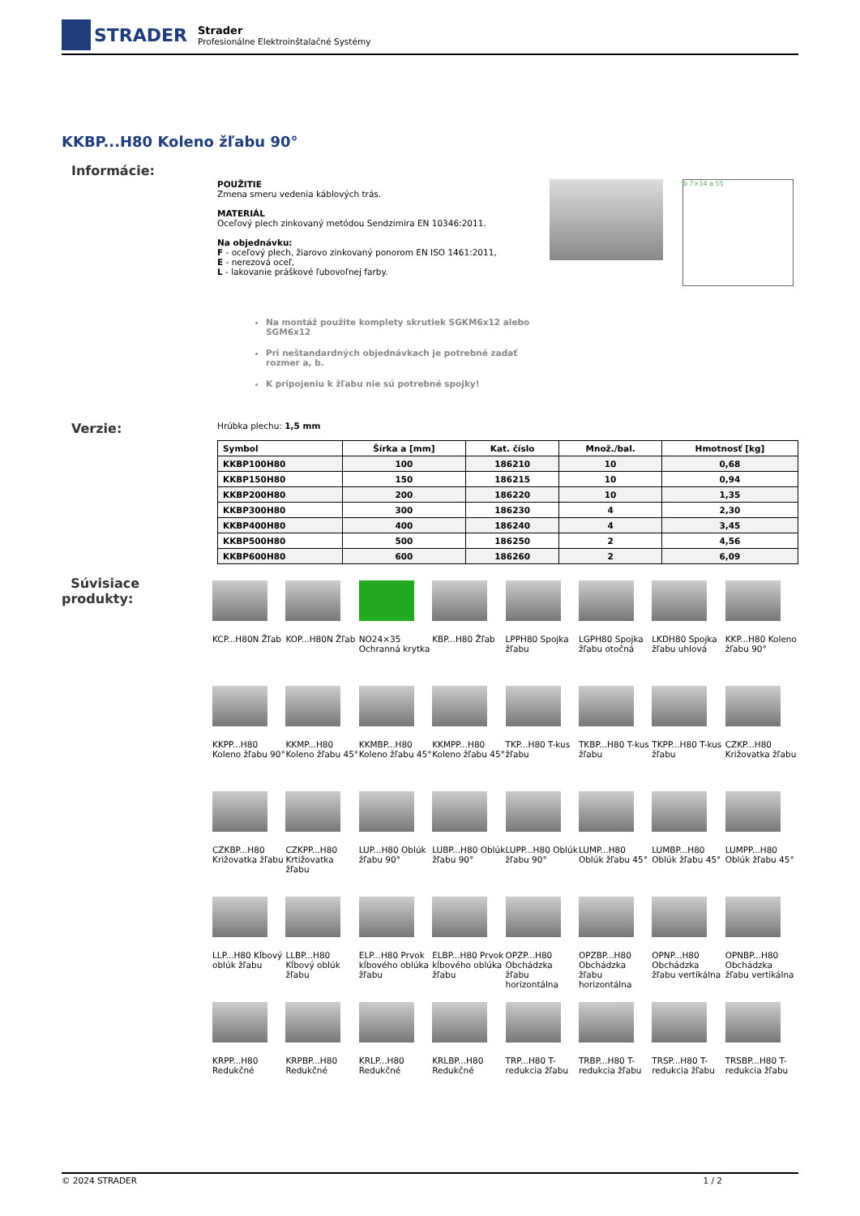STRADER
Strader
Profesionálne Elektroinštalačné Systémy
KKBP...H80 Koleno žľabu 90°
Informácie:
POUŽITIE
Zmena smeru vedenia káblových trás.
MATERIÁL
Oceľový plech zinkovaný metódou Sendzimira EN 10346:2011.
Na objednávku:
F - oceľový plech, žiarovo zinkovaný ponorom EN ISO 1461:2011,
E - nerezová oceľ,
L - lakovanie práškové ľubovoľnej farby.
Na montáž použite komplety skrutiek SGKM6x12 alebo SGM6x12
Pri neštandardných objednávkach je potrebné zadať rozmer a, b.
K pripojeniu k žľabu nie sú potrebné spojky!
b 7×14 a 55
Verzie:
Hrúbka plechu: 1,5 mm
| Symbol | Šírka a [mm] | Kat. číslo | Množ./bal. | Hmotnosť [kg] |
| --- | --- | --- | --- | --- |
| KKBP100H80 | 100 | 186210 | 10 | 0,68 |
| KKBP150H80 | 150 | 186215 | 10 | 0,94 |
| KKBP200H80 | 200 | 186220 | 10 | 1,35 |
| KKBP300H80 | 300 | 186230 | 4 | 2,30 |
| KKBP400H80 | 400 | 186240 | 4 | 3,45 |
| KKBP500H80 | 500 | 186250 | 2 | 4,56 |
| KKBP600H80 | 600 | 186260 | 2 | 6,09 |
Súvisiace
produkty:
KCP...H80N Žľab
KOP...H80N Žľab
NO24×35 Ochranná krytka
KBP...H80 Žľab
LPPH80 Spojka žľabu
LGPH80 Spojka žľabu otočná
LKDH80 Spojka žľabu uhlová
KKP...H80 Koleno žľabu 90°
KKPP...H80 Koleno žľabu 90°
KKMP...H80 Koleno žľabu 45°
KKMBP...H80 Koleno žľabu 45°
KKMPP...H80 Koleno žľabu 45°
TKP...H80 T-kus žľabu
TKBP...H80 T-kus žľabu
TKPP...H80 T-kus žľabu
CZKP...H80 Križovatka žľabu
CZKBP...H80 Križovatka žľabu
CZKPP...H80 Krtižovatka žľabu
LUP...H80 Oblúk žľabu 90°
LUBP...H80 Oblúk žľabu 90°
LUPP...H80 Oblúk žľabu 90°
LUMP...H80 Oblúk žľabu 45°
LUMBP...H80 Oblúk žľabu 45°
LUMPP...H80 Oblúk žľabu 45°
LLP...H80 Kĺbový oblúk žľabu
LLBP...H80 Kĺbový oblúk žľabu
ELP...H80 Prvok kĺbového oblúka žľabu
ELBP...H80 Prvok kĺbového oblúka žľabu
OPZP...H80 Obchádzka žľabu horizontálna
OPZBP...H80 Obchádzka žľabu horizontálna
OPNP...H80 Obchádzka žľabu vertikálna
OPNBP...H80 Obchádzka žľabu vertikálna
KRPP...H80 Redukčné
KRPBP...H80 Redukčné
KRLP...H80 Redukčné
KRLBP...H80 Redukčné
TRP...H80 T-redukcia žľabu
TRBP...H80 T-redukcia žľabu
TRSP...H80 T-redukcia žľabu
TRSBP...H80 T-redukcia žľabu
© 2024 STRADER 1 / 2